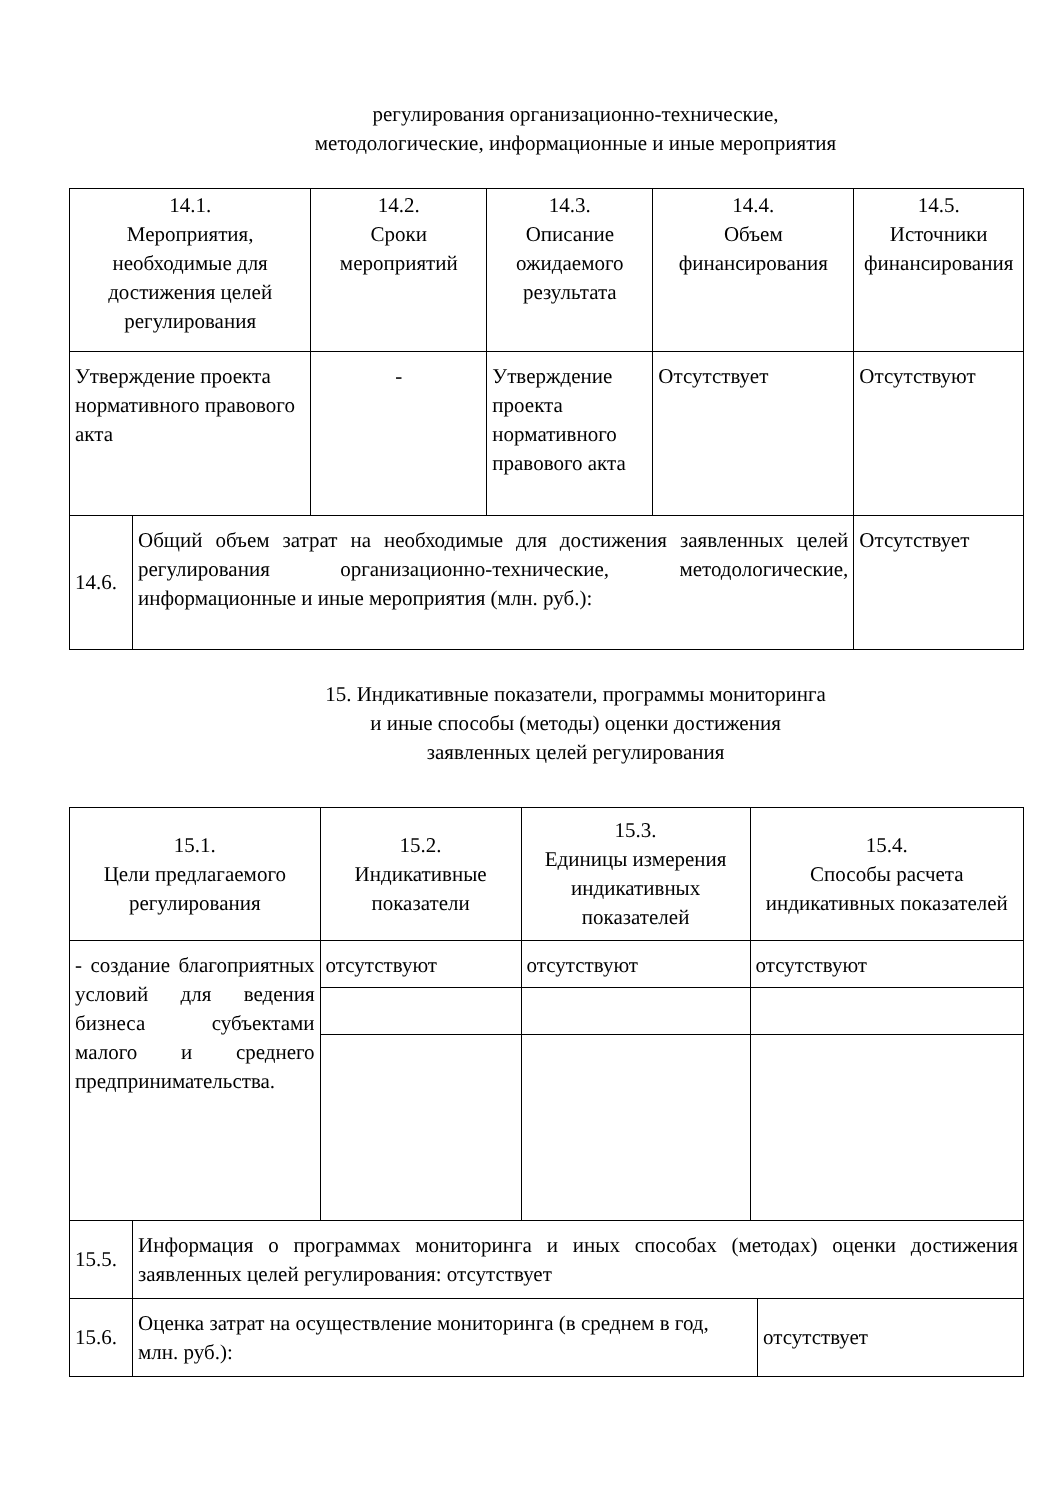регулирования организационно-технические,
методологические, информационные и иные мероприятия
| 14.1. Мероприятия, необходимые для достижения целей регулирования | | 14.2. Сроки мероприятий | 14.3. Описание ожидаемого результата | 14.4. Объем финансирования | 14.5. Источники финансирования |
| Утверждение проекта нормативного правового акта | | - | Утверждение проекта нормативного правового акта | Отсутствует | Отсутствуют |
| 14.6. | Общий объем затрат на необходимые для достижения заявленных целей регулирования организационно-технические, методологические, информационные и иные мероприятия (млн. руб.): | | | | Отсутствует |
15. Индикативные показатели, программы мониторинга
и иные способы (методы) оценки достижения
заявленных целей регулирования
| 15.1. Цели предлагаемого регулирования | | 15.2. Индикативные показатели | 15.3. Единицы измерения индикативных показателей | 15.4. Способы расчета индикативных показателей | |
| - создание благоприятных условий для ведения бизнеса субъектами малого и среднего предпринимательства. | | отсутствуют | отсутствуют | отсутствуют | |
| 15.5. | Информация о программах мониторинга и иных способах (методах) оценки достижения заявленных целей регулирования: отсутствует | | | | |
| 15.6. | Оценка затрат на осуществление мониторинга (в среднем в год, млн. руб.): | | | | отсутствует |